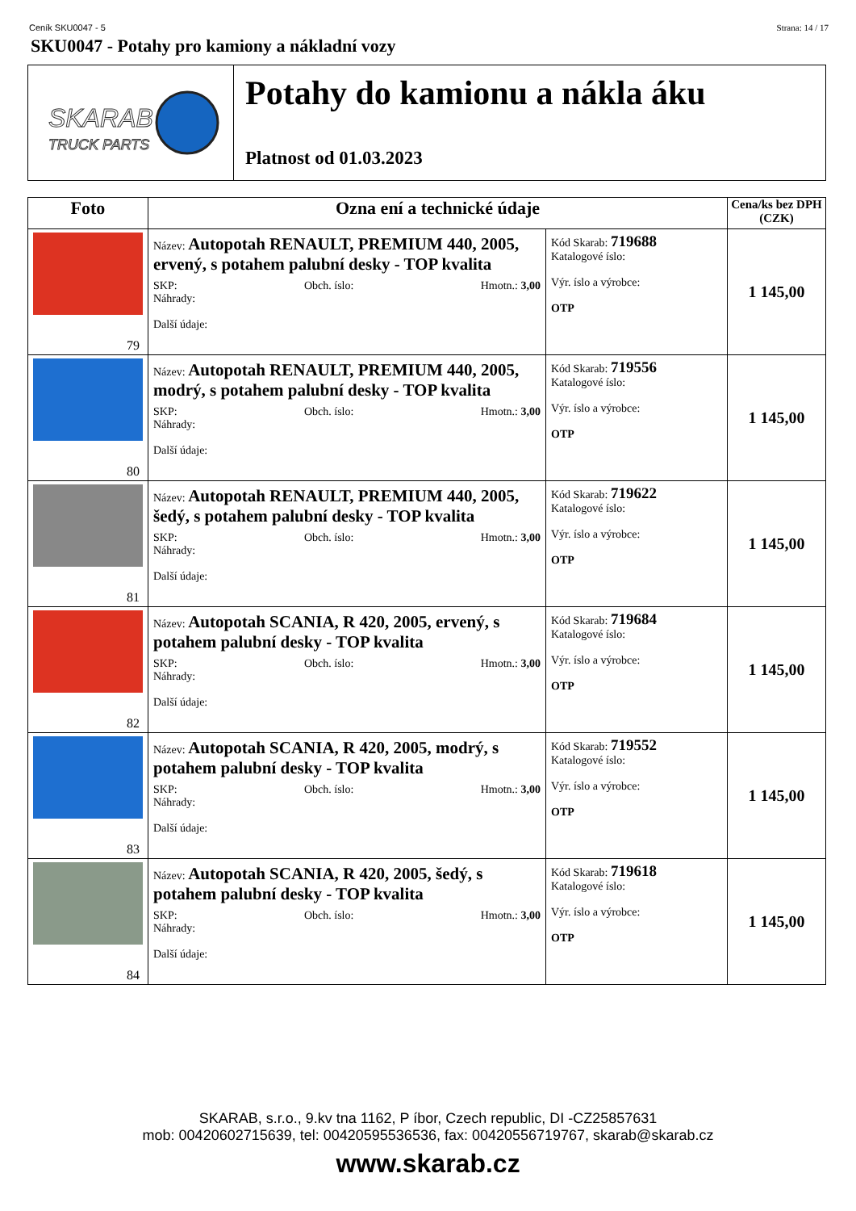Ceník SKU0047 - 5 Strana: 14 / 17
SKU0047 - Potahy pro kamiony a nákladní vozy
SKARAB
TRUCK PARTS
Potahy do kamionu a nákla áku
Platnost od 01.03.2023
| Foto | Ozna ení a technické údaje | | Cena/ks bez DPH (CZK) |
| --- | --- | --- | --- |
| 79 | Název: Autopotah RENAULT, PREMIUM 440, 2005, ervený, s potahem palubní desky - TOP kvalita SKP: Obch. íslo: Hmotn.: 3,00 Náhrady: Další údaje: | Kód Skarab: 719688 Katalogové íslo: Výr. íslo a výrobce: OTP | 1 145,00 |
| 80 | Název: Autopotah RENAULT, PREMIUM 440, 2005, modrý, s potahem palubní desky - TOP kvalita SKP: Obch. íslo: Hmotn.: 3,00 Náhrady: Další údaje: | Kód Skarab: 719556 Katalogové íslo: Výr. íslo a výrobce: OTP | 1 145,00 |
| 81 | Název: Autopotah RENAULT, PREMIUM 440, 2005, šedý, s potahem palubní desky - TOP kvalita SKP: Obch. íslo: Hmotn.: 3,00 Náhrady: Další údaje: | Kód Skarab: 719622 Katalogové íslo: Výr. íslo a výrobce: OTP | 1 145,00 |
| 82 | Název: Autopotah SCANIA, R 420, 2005, ervený, s potahem palubní desky - TOP kvalita SKP: Obch. íslo: Hmotn.: 3,00 Náhrady: Další údaje: | Kód Skarab: 719684 Katalogové íslo: Výr. íslo a výrobce: OTP | 1 145,00 |
| 83 | Název: Autopotah SCANIA, R 420, 2005, modrý, s potahem palubní desky - TOP kvalita SKP: Obch. íslo: Hmotn.: 3,00 Náhrady: Další údaje: | Kód Skarab: 719552 Katalogové íslo: Výr. íslo a výrobce: OTP | 1 145,00 |
| 84 | Název: Autopotah SCANIA, R 420, 2005, šedý, s potahem palubní desky - TOP kvalita SKP: Obch. íslo: Hmotn.: 3,00 Náhrady: Další údaje: | Kód Skarab: 719618 Katalogové íslo: Výr. íslo a výrobce: OTP | 1 145,00 |
SKARAB, s.r.o., 9.kv tna 1162, P íbor, Czech republic, DI -CZ25857631
mob: 00420602715639, tel: 00420595536536, fax: 00420556719767, skarab@skarab.cz
www.skarab.cz